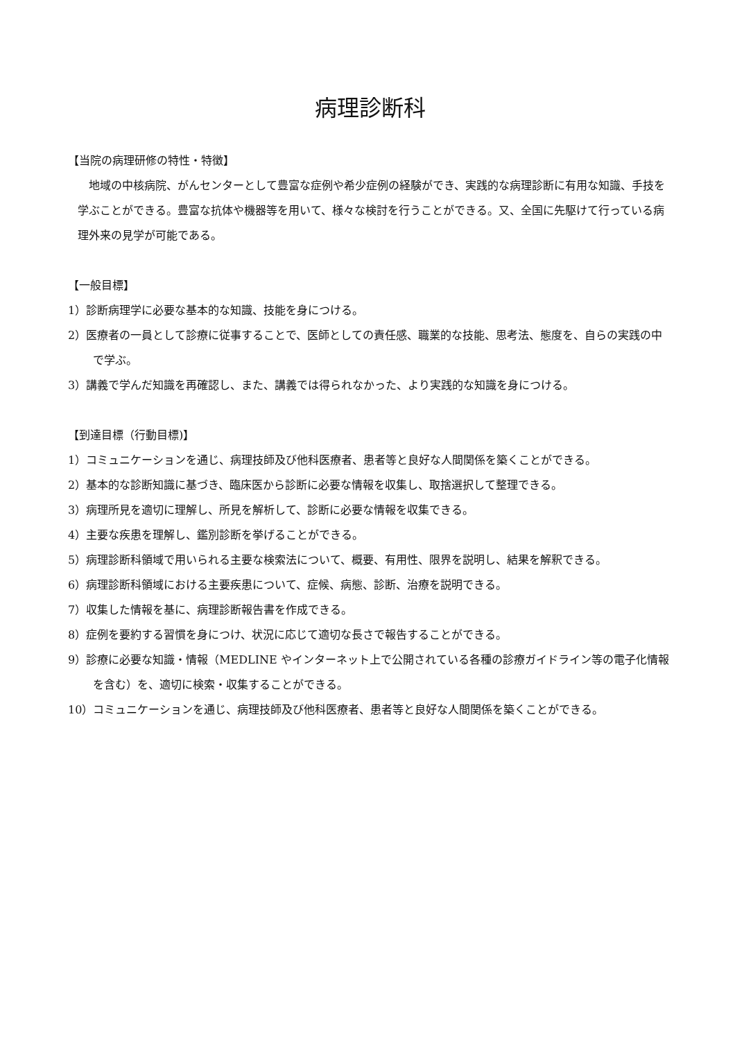病理診断科
【当院の病理研修の特性・特徴】
地域の中核病院、がんセンターとして豊富な症例や希少症例の経験ができ、実践的な病理診断に有用な知識、手技を学ぶことができる。豊富な抗体や機器等を用いて、様々な検討を行うことができる。又、全国に先駆けて行っている病理外来の見学が可能である。
【一般目標】
1）診断病理学に必要な基本的な知識、技能を身につける。
2）医療者の一員として診療に従事することで、医師としての責任感、職業的な技能、思考法、態度を、自らの実践の中で学ぶ。
3）講義で学んだ知識を再確認し、また、講義では得られなかった、より実践的な知識を身につける。
【到達目標（行動目標)】
1）コミュニケーションを通じ、病理技師及び他科医療者、患者等と良好な人間関係を築くことができる。
2）基本的な診断知識に基づき、臨床医から診断に必要な情報を収集し、取捨選択して整理できる。
3）病理所見を適切に理解し、所見を解析して、診断に必要な情報を収集できる。
4）主要な疾患を理解し、鑑別診断を挙げることができる。
5）病理診断科領域で用いられる主要な検索法について、概要、有用性、限界を説明し、結果を解釈できる。
6）病理診断科領域における主要疾患について、症候、病態、診断、治療を説明できる。
7）収集した情報を基に、病理診断報告書を作成できる。
8）症例を要約する習慣を身につけ、状況に応じて適切な長さで報告することができる。
9）診療に必要な知識・情報（MEDLINE やインターネット上で公開されている各種の診療ガイドライン等の電子化情報を含む）を、適切に検索・収集することができる。
10）コミュニケーションを通じ、病理技師及び他科医療者、患者等と良好な人間関係を築くことができる。